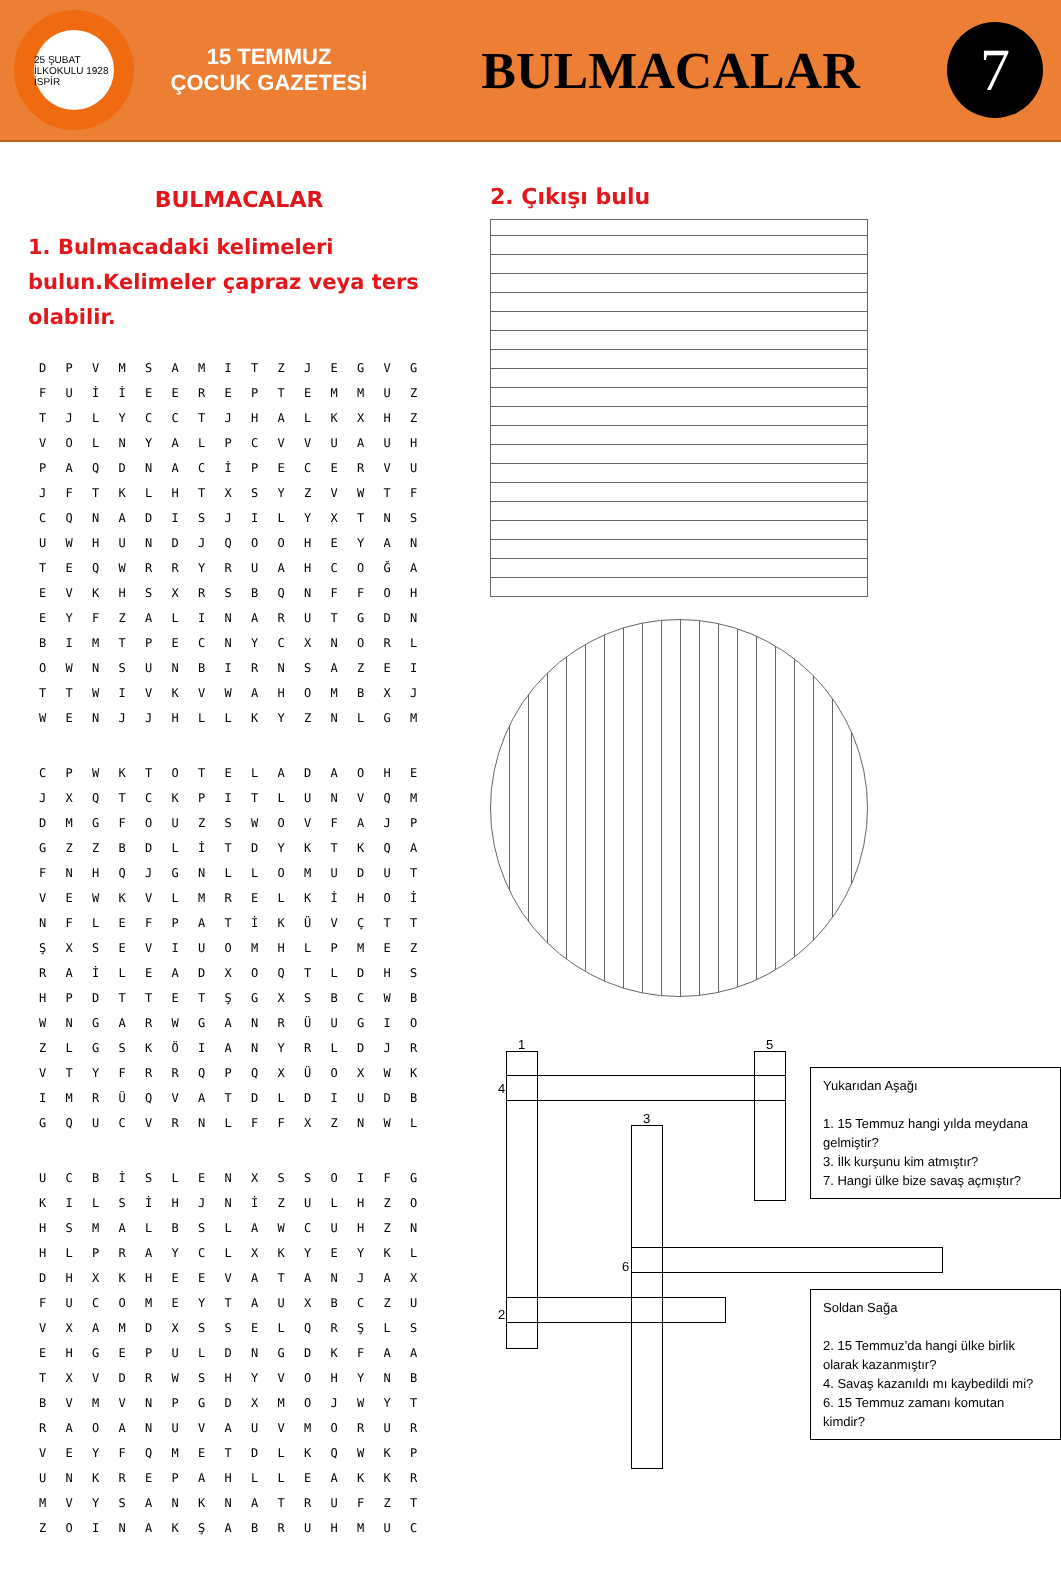25 ŞUBAT İLKOKULU 1928 İSPİR
15 TEMMUZ
ÇOCUK GAZETESİ
BULMACALAR
7
BULMACALAR
1. Bulmacadaki kelimeleri bulun.Kelimeler çapraz veya ters olabilir.
| D | P | V | M | S | A | M | I | T | Z | J | E | G | V | G |
| F | U | İ | İ | E | E | R | E | P | T | E | M | M | U | Z |
| T | J | L | Y | C | C | T | J | H | A | L | K | X | H | Z |
| V | O | L | N | Y | A | L | P | C | V | V | U | A | U | H |
| P | A | Q | D | N | A | C | İ | P | E | C | E | R | V | U |
| J | F | T | K | L | H | T | X | S | Y | Z | V | W | T | F |
| C | Q | N | A | D | I | S | J | I | L | Y | X | T | N | S |
| U | W | H | U | N | D | J | Q | O | O | H | E | Y | A | N |
| T | E | Q | W | R | R | Y | R | U | A | H | C | O | Ğ | A |
| E | V | K | H | S | X | R | S | B | Q | N | F | F | O | H |
| E | Y | F | Z | A | L | I | N | A | R | U | T | G | D | N |
| B | I | M | T | P | E | C | N | Y | C | X | N | O | R | L |
| O | W | N | S | U | N | B | I | R | N | S | A | Z | E | I |
| T | T | W | I | V | K | V | W | A | H | O | M | B | X | J |
| W | E | N | J | J | H | L | L | K | Y | Z | N | L | G | M |
| C | P | W | K | T | O | T | E | L | A | D | A | O | H | E |
| J | X | Q | T | C | K | P | I | T | L | U | N | V | Q | M |
| D | M | G | F | O | U | Z | S | W | O | V | F | A | J | P |
| G | Z | Z | B | D | L | İ | T | D | Y | K | T | K | Q | A |
| F | N | H | Q | J | G | N | L | L | O | M | U | D | U | T |
| V | E | W | K | V | L | M | R | E | L | K | İ | H | O | İ |
| N | F | L | E | F | P | A | T | İ | K | Ü | V | Ç | T | T |
| Ş | X | S | E | V | I | U | O | M | H | L | P | M | E | Z |
| R | A | İ | L | E | A | D | X | O | Q | T | L | D | H | S |
| H | P | D | T | T | E | T | Ş | G | X | S | B | C | W | B |
| W | N | G | A | R | W | G | A | N | R | Ü | U | G | I | O |
| Z | L | G | S | K | Ö | I | A | N | Y | R | L | D | J | R |
| V | T | Y | F | R | R | Q | P | Q | X | Ü | O | X | W | K |
| I | M | R | Ü | Q | V | A | T | D | L | D | I | U | D | B |
| G | Q | U | C | V | R | N | L | F | F | X | Z | N | W | L |
| U | C | B | İ | S | L | E | N | X | S | S | O | I | F | G |
| K | I | L | S | İ | H | J | N | İ | Z | U | L | H | Z | O |
| H | S | M | A | L | B | S | L | A | W | C | U | H | Z | N |
| H | L | P | R | A | Y | C | L | X | K | Y | E | Y | K | L |
| D | H | X | K | H | E | E | V | A | T | A | N | J | A | X |
| F | U | C | O | M | E | Y | T | A | U | X | B | C | Z | U |
| V | X | A | M | D | X | S | S | E | L | Q | R | Ş | L | S |
| E | H | G | E | P | U | L | D | N | G | D | K | F | A | A |
| T | X | V | D | R | W | S | H | Y | V | O | H | Y | N | B |
| B | V | M | V | N | P | G | D | X | M | O | J | W | Y | T |
| R | A | O | A | N | U | V | A | U | V | M | O | R | U | R |
| V | E | Y | F | Q | M | E | T | D | L | K | Q | W | K | P |
| U | N | K | R | E | P | A | H | L | L | E | A | K | K | R |
| M | V | Y | S | A | N | K | N | A | T | R | U | F | Z | T |
| Z | O | I | N | A | K | Ş | A | B | R | U | H | M | U | C |
2. Çıkışı bulu
1 5
4
3
6
2
Yukarıdan Aşağı
1. 15 Temmuz hangi yılda meydana gelmiştir?
3. İlk kurşunu kim atmıştır?
7. Hangi ülke bize savaş açmıştır?
Soldan Sağa
2. 15 Temmuz’da hangi ülke birlik olarak kazanmıştır?
4. Savaş kazanıldı mı kaybedildi mi?
6. 15 Temmuz zamanı komutan kimdir?